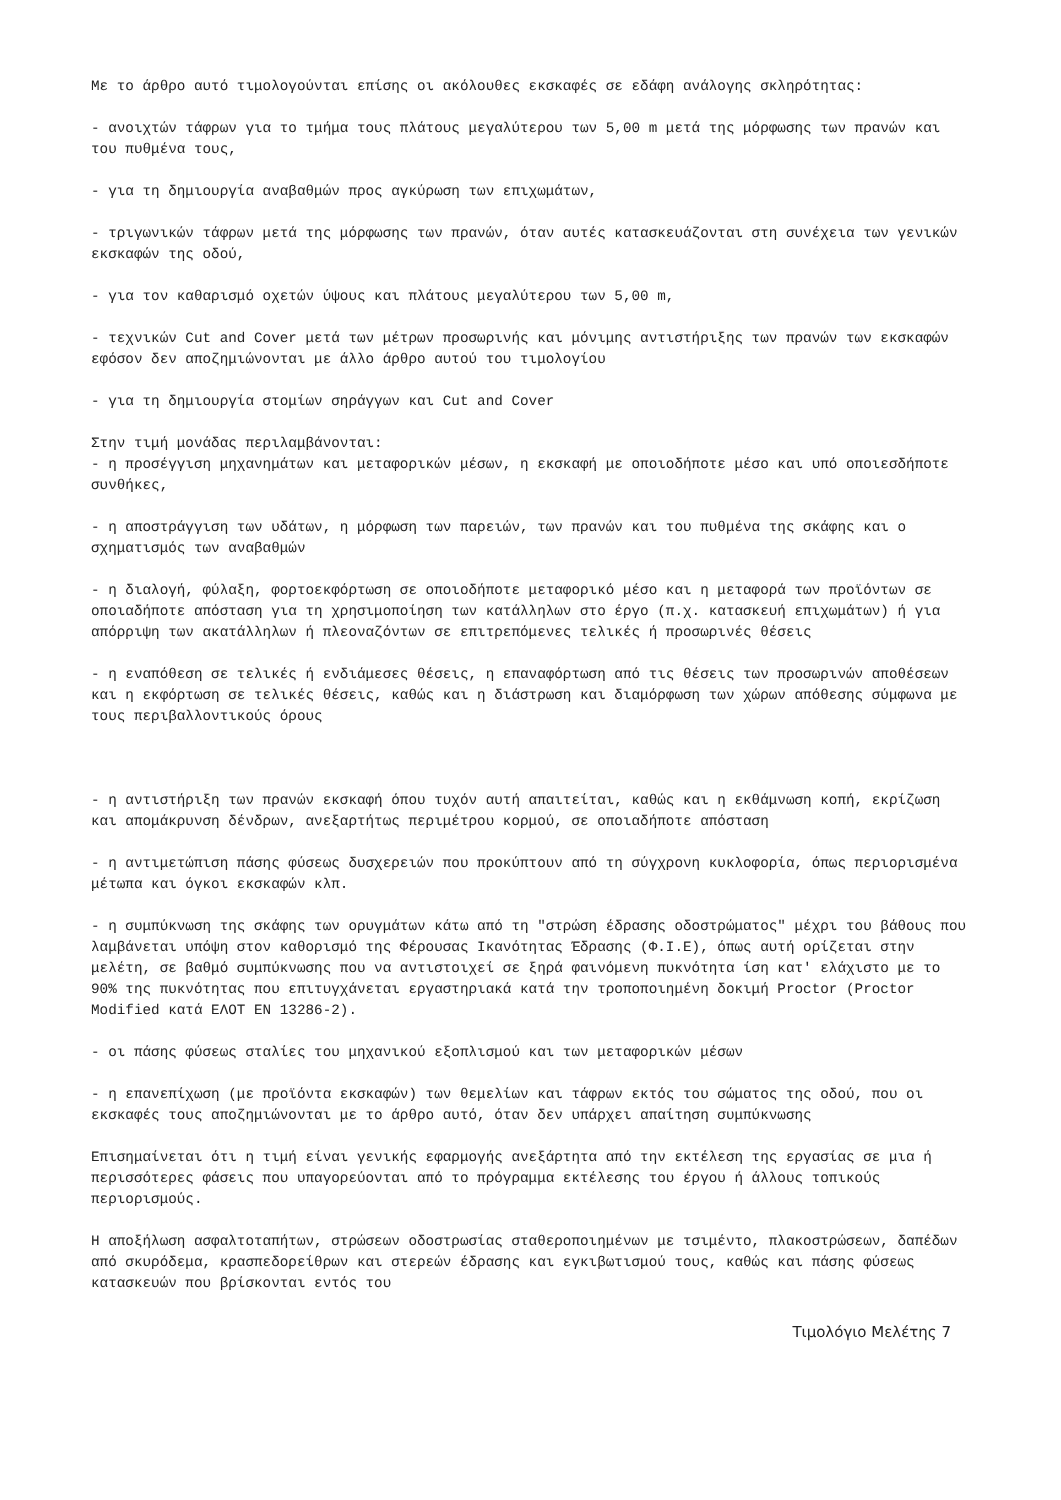Με το άρθρο αυτό τιμολογούνται επίσης οι ακόλουθες εκσκαφές σε εδάφη ανάλογης σκληρότητας:
- ανοιχτών τάφρων για το τμήμα τους πλάτους μεγαλύτερου των 5,00 m μετά της μόρφωσης των πρανών και του πυθμένα τους,
- για τη δημιουργία αναβαθμών προς αγκύρωση των επιχωμάτων,
- τριγωνικών τάφρων μετά της μόρφωσης των πρανών, όταν αυτές κατασκευάζονται στη συνέχεια των γενικών εκσκαφών της οδού,
- για τον καθαρισμό οχετών ύψους και πλάτους μεγαλύτερου των 5,00 m,
- τεχνικών Cut and Cover μετά των μέτρων προσωρινής και μόνιμης αντιστήριξης των πρανών των εκσκαφών εφόσον δεν αποζημιώνονται με άλλο άρθρο αυτού του τιμολογίου
- για τη δημιουργία στομίων σηράγγων και Cut and Cover
Στην τιμή μονάδας περιλαμβάνονται:
- η προσέγγιση μηχανημάτων και μεταφορικών μέσων, η εκσκαφή με οποιοδήποτε μέσο και υπό οποιεσδήποτε συνθήκες,
- η αποστράγγιση των υδάτων, η μόρφωση των παρειών, των πρανών και του πυθμένα της σκάφης και ο σχηματισμός των αναβαθμών
- η διαλογή, φύλαξη, φορτοεκφόρτωση σε οποιοδήποτε μεταφορικό μέσο και η μεταφορά των προϊόντων σε οποιαδήποτε απόσταση για τη χρησιμοποίηση των κατάλληλων στο έργο (π.χ. κατασκευή επιχωμάτων) ή για απόρριψη των ακατάλληλων ή πλεοναζόντων σε επιτρεπόμενες τελικές ή προσωρινές θέσεις
- η εναπόθεση σε τελικές ή ενδιάμεσες θέσεις, η επαναφόρτωση από τις θέσεις των προσωρινών αποθέσεων και η εκφόρτωση σε τελικές θέσεις, καθώς και η διάστρωση και διαμόρφωση των χώρων απόθεσης σύμφωνα με τους περιβαλλοντικούς όρους
- η αντιστήριξη των πρανών εκσκαφή όπου τυχόν αυτή απαιτείται, καθώς και η εκθάμνωση κοπή, εκρίζωση και απομάκρυνση δένδρων, ανεξαρτήτως περιμέτρου κορμού, σε οποιαδήποτε απόσταση
- η αντιμετώπιση πάσης φύσεως δυσχερειών που προκύπτουν από τη σύγχρονη κυκλοφορία, όπως περιορισμένα μέτωπα και όγκοι εκσκαφών κλπ.
- η συμπύκνωση της σκάφης των ορυγμάτων κάτω από τη "στρώση έδρασης οδοστρώματος" μέχρι του βάθους που λαμβάνεται υπόψη στον καθορισμό της Φέρουσας Ικανότητας Έδρασης (Φ.Ι.Ε), όπως αυτή ορίζεται στην μελέτη, σε βαθμό συμπύκνωσης που να αντιστοιχεί σε ξηρά φαινόμενη πυκνότητα ίση κατ' ελάχιστο με το 90% της πυκνότητας που επιτυγχάνεται εργαστηριακά κατά την τροποποιημένη δοκιμή Proctor (Proctor Modified κατά ΕΛΟΤ ΕΝ 13286-2).
- οι πάσης φύσεως σταλίες του μηχανικού εξοπλισμού και των μεταφορικών μέσων
- η επανεπίχωση (με προϊόντα εκσκαφών) των θεμελίων και τάφρων εκτός του σώματος της οδού, που οι εκσκαφές τους αποζημιώνονται με το άρθρο αυτό, όταν δεν υπάρχει απαίτηση συμπύκνωσης
Επισημαίνεται ότι η τιμή είναι γενικής εφαρμογής ανεξάρτητα από την εκτέλεση της εργασίας σε μια ή περισσότερες φάσεις που υπαγορεύονται από το πρόγραμμα εκτέλεσης του έργου ή άλλους τοπικούς περιορισμούς.
Η αποξήλωση ασφαλτοταπήτων, στρώσεων οδοστρωσίας σταθεροποιημένων με τσιμέντο, πλακοστρώσεων, δαπέδων από σκυρόδεμα, κρασπεδορείθρων και στερεών έδρασης και εγκιβωτισμού τους, καθώς και πάσης φύσεως κατασκευών που βρίσκονται εντός του
Τιμολόγιο Μελέτης 7